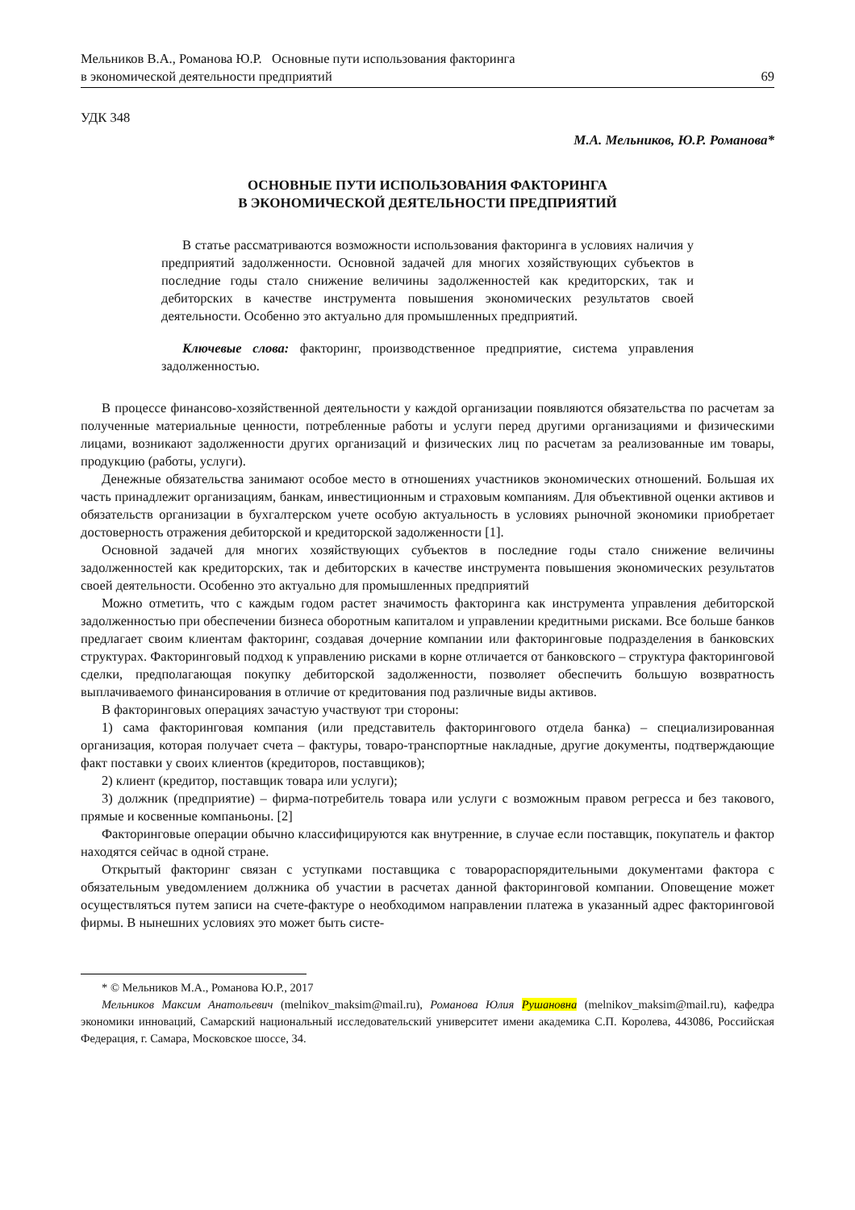Мельников В.А., Романова Ю.Р. Основные пути использования факторинга
в экономической деятельности предприятий
69
УДК 348
М.А. Мельников, Ю.Р. Романова*
ОСНОВНЫЕ ПУТИ ИСПОЛЬЗОВАНИЯ ФАКТОРИНГА
В ЭКОНОМИЧЕСКОЙ ДЕЯТЕЛЬНОСТИ ПРЕДПРИЯТИЙ
В статье рассматриваются возможности использования факторинга в условиях наличия у предприятий задолженности. Основной задачей для многих хозяйствующих субъектов в последние годы стало снижение величины задолженностей как кредиторских, так и дебиторских в качестве инструмента повышения экономических результатов своей деятельности. Особенно это актуально для промышленных предприятий.
Ключевые слова: факторинг, производственное предприятие, система управления задолженностью.
В процессе финансово-хозяйственной деятельности у каждой организации появляются обязательства по расчетам за полученные материальные ценности, потребленные работы и услуги перед другими организациями и физическими лицами, возникают задолженности других организаций и физических лиц по расчетам за реализованные им товары, продукцию (работы, услуги).
Денежные обязательства занимают особое место в отношениях участников экономических отношений. Большая их часть принадлежит организациям, банкам, инвестиционным и страховым компаниям. Для объективной оценки активов и обязательств организации в бухгалтерском учете особую актуальность в условиях рыночной экономики приобретает достоверность отражения дебиторской и кредиторской задолженности [1].
Основной задачей для многих хозяйствующих субъектов в последние годы стало снижение величины задолженностей как кредиторских, так и дебиторских в качестве инструмента повышения экономических результатов своей деятельности. Особенно это актуально для промышленных предприятий
Можно отметить, что с каждым годом растет значимость факторинга как инструмента управления дебиторской задолженностью при обеспечении бизнеса оборотным капиталом и управлении кредитными рисками. Все больше банков предлагает своим клиентам факторинг, создавая дочерние компании или факторинговые подразделения в банковских структурах. Факторинговый подход к управлению рисками в корне отличается от банковского – структура факторинговой сделки, предполагающая покупку дебиторской задолженности, позволяет обеспечить большую возвратность выплачиваемого финансирования в отличие от кредитования под различные виды активов.
В факторинговых операциях зачастую участвуют три стороны:
1) сама факторинговая компания (или представитель факторингового отдела банка) – специализированная организация, которая получает счета – фактуры, товаро-транспортные накладные, другие документы, подтверждающие факт поставки у своих клиентов (кредиторов, поставщиков);
2) клиент (кредитор, поставщик товара или услуги);
3) должник (предприятие) – фирма-потребитель товара или услуги с возможным правом регресса и без такового, прямые и косвенные компаньоны. [2]
Факторинговые операции обычно классифицируются как внутренние, в случае если поставщик, покупатель и фактор находятся сейчас в одной стране.
Открытый факторинг связан с уступками поставщика с товарораспорядительными документами фактора с обязательным уведомлением должника об участии в расчетах данной факторинговой компании. Оповещение может осуществляться путем записи на счете-фактуре о необходимом направлении платежа в указанный адрес факторинговой фирмы. В нынешних условиях это может быть систе-
* © Мельников М.А., Романова Ю.Р., 2017
Мельников Максим Анатольевич (melnikov_maksim@mail.ru), Романова Юлия Рушановна (melnikov_maksim@mail.ru), кафедра экономики инноваций, Самарский национальный исследовательский университет имени академика С.П. Королева, 443086, Российская Федерация, г. Самара, Московское шоссе, 34.